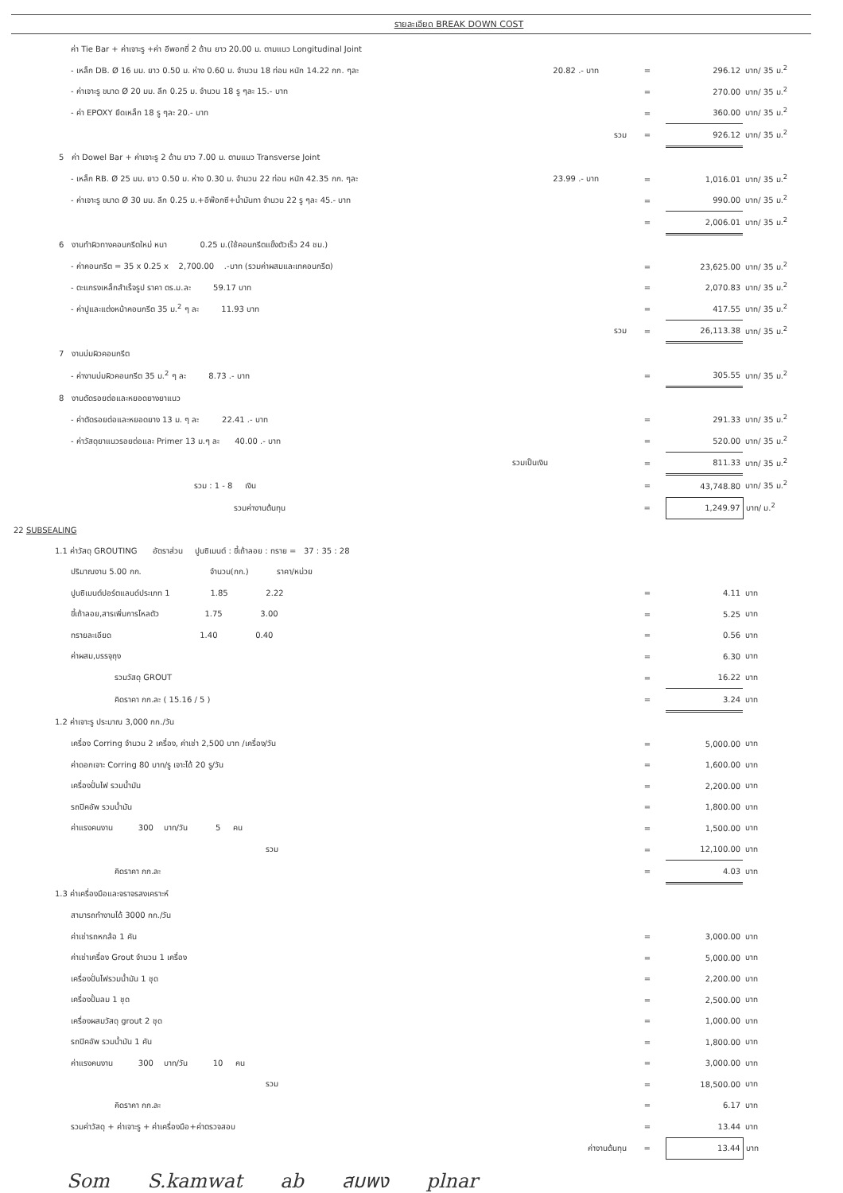รายละเอียด BREAK DOWN COST
| ค่า Tie Bar + ค่าเจาะรู +ค่า อีพอกซี่ 2 ด้าน ยาว 20.00 ม. ตามแนว Longitudinal Joint | | | | | |
| - เหล็ก DB. Ø 16 มม. ยาว 0.50 ม. ห่าง 0.60 ม. จำนวน 18 ท่อน หนัก 14.22 กก. ๆละ | 20.82 .- บาท | = | 296.12 | บาท/ 35 ม.<sup>2</sup> | |
| - ค่าเจาะรู ขนาด Ø 20 มม. ลึก 0.25 ม. จำนวน 18 รู ๆละ 15.- บาท | | = | 270.00 | บาท/ 35 ม.<sup>2</sup> | |
| - ค่า EPOXY ยึดเหล็ก 18 รู ๆละ 20.- บาท | | = | 360.00 | บาท/ 35 ม.<sup>2</sup> | |
| | รวม | = | 926.12 | บาท/ 35 ม.<sup>2</sup> | |
| 5 ค่า Dowel Bar + ค่าเจาะรู 2 ด้าน ยาว 7.00 ม. ตามแนว Transverse Joint | | | | | |
| - เหล็ก RB. Ø 25 มม. ยาว 0.50 ม. ห่าง 0.30 ม. จำนวน 22 ท่อน หนัก 42.35 กก. ๆละ | 23.99 .- บาท | = | 1,016.01 | บาท/ 35 ม.<sup>2</sup> | |
| - ค่าเจาะรู ขนาด Ø 30 มม. ลึก 0.25 ม.+อีพ๊อกซี+น้ำมันทา จำนวน 22 รู ๆละ 45.- บาท | | = | 990.00 | บาท/ 35 ม.<sup>2</sup> | |
| | | = | 2,006.01 | บาท/ 35 ม.<sup>2</sup> | |
| 6 งานทำผิวทางคอนกรีตใหม่ หนา 0.25 ม.(ใช้คอนกรีตแข็งตัวเร็ว 24 ชม.) | | | | | |
| - ค่าคอนกรีต = 35 x 0.25 x 2,700.00 .-บาท (รวมค่าผสมและเทคอนกรีต) | | = | 23,625.00 | บาท/ 35 ม.<sup>2</sup> | |
| - ตะแกรงเหล็กสำเร็จรูป ราคา ตร.ม.ละ 59.17 บาท | | = | 2,070.83 | บาท/ 35 ม.<sup>2</sup> | |
| - ค่าปูและแต่งหน้าคอนกรีต 35 ม.<sup>2</sup> ๆ ละ 11.93 บาท | | = | 417.55 | บาท/ 35 ม.<sup>2</sup> | |
| | รวม | = | 26,113.38 | บาท/ 35 ม.<sup>2</sup> | |
| 7 งานบ่มผิวคอนกรีต | | | | | |
| - ค่างานบ่มผิวคอนกรีต 35 ม.<sup>2</sup> ๆ ละ 8.73 .- บาท | | = | 305.55 | บาท/ 35 ม.<sup>2</sup> | |
| 8 งานตัดรอยต่อและหยอดยางยาแนว | | | | | |
| - ค่าตัดรอยต่อและหยอดยาง 13 ม. ๆ ละ 22.41 .- บาท | | = | 291.33 | บาท/ 35 ม.<sup>2</sup> | |
| - ค่าวัสดุยาแนวรอยต่อและ Primer 13 ม.ๆ ละ 40.00 .- บาท | | = | 520.00 | บาท/ 35 ม.<sup>2</sup> | |
| รวมเป็นเงิน | | = | 811.33 | บาท/ 35 ม.<sup>2</sup> | |
| รวม : 1 - 8 เงิน | | = | 43,748.80 | บาท/ 35 ม.<sup>2</sup> | |
| รวมค่างานต้นทุน | | = | 1,249.97 | บาท/ ม.<sup>2</sup> | |
| 22 SUBSEALING | | | | | |
| 1.1 ค่าวัสดุ GROUTING อัตราส่วน ปูนซิเมนต์ : ขี้เถ้าลอย : ทราย = 37 : 35 : 28 | | | | | |
| ปริมาณงาน 5.00 กก. จำนวน(กก.) ราคา/หน่วย | | | | | |
| ปูนซิเมนต์ปอร์ตแลนด์ประเภท 1 1.85 2.22 | | = | 4.11 | บาท | |
| ขี้เถ้าลอย,สารเพิ่มการไหลตัว 1.75 3.00 | | = | 5.25 | บาท | |
| ทรายละเอียด 1.40 0.40 | | = | 0.56 | บาท | |
| ค่าผสม,บรรจุถุง | | = | 6.30 | บาท | |
| รวมวัสดุ GROUT | | = | 16.22 | บาท | |
| คิดราคา กก.ละ ( 15.16 / 5 ) | | = | 3.24 | บาท | |
| 1.2 ค่าเจาะรู ประมาณ 3,000 กก./วัน | | | | | |
| เครื่อง Corring จำนวน 2 เครื่อง, ค่าเช่า 2,500 บาท /เครื่อง/วัน | | = | 5,000.00 | บาท | |
| ค่าดอกเจาะ Corring 80 บาท/รู เจาะได้ 20 รู/วัน | | = | 1,600.00 | บาท | |
| เครื่องปั่นไฟ รวมน้ำมัน | | = | 2,200.00 | บาท | |
| รถปิคอัพ รวมน้ำมัน | | = | 1,800.00 | บาท | |
| ค่าแรงคนงาน 300 บาท/วัน 5 คน | | = | 1,500.00 | บาท | |
| รวม | | = | 12,100.00 | บาท | |
| คิดราคา กก.ละ | | = | 4.03 | บาท | |
| 1.3 ค่าเครื่องมือและจราจรสงเคราะห์ | | | | | |
| สามารถทำงานได้ 3000 กก./วัน | | | | | |
| ค่าเช่ารถหกล้อ 1 คัน | | = | 3,000.00 | บาท | |
| ค่าเช่าเครื่อง Grout จำนวน 1 เครื่อง | | = | 5,000.00 | บาท | |
| เครื่องปั่นไฟรวมน้ำมัน 1 ชุด | | = | 2,200.00 | บาท | |
| เครื่องปั้มลม 1 ชุด | | = | 2,500.00 | บาท | |
| เครื่องผสมวัสดุ grout 2 ชุด | | = | 1,000.00 | บาท | |
| รถปิคอัพ รวมน้ำมัน 1 คัน | | = | 1,800.00 | บาท | |
| ค่าแรงคนงาน 300 บาท/วัน 10 คน | | = | 3,000.00 | บาท | |
| รวม | | = | 18,500.00 | บาท | |
| คิดราคา กก.ละ | | = | 6.17 | บาท | |
| รวมค่าวัสดุ + ค่าเจาะรู + ค่าเครื่องมือ+ค่าตรวจสอบ | | = | 13.44 | บาท | |
| | ค่างานต้นทุน | = | 13.44 | บาท | |
Som S.kamwat ab สมพง plnar